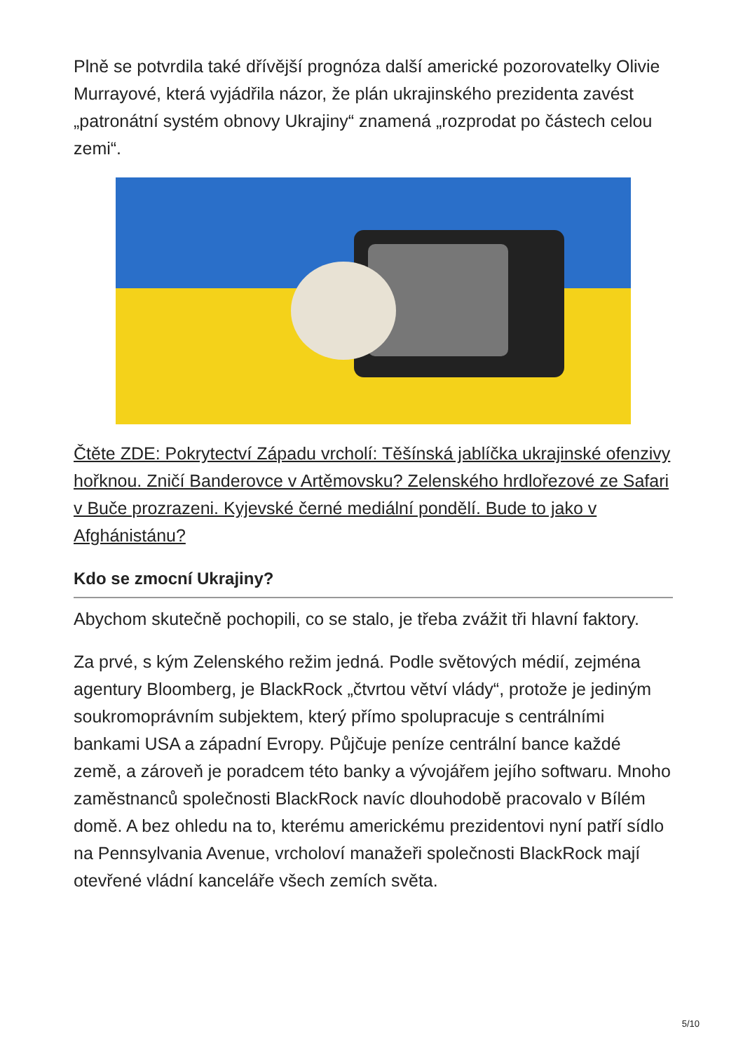Plně se potvrdila také dřívější prognóza další americké pozorovatelky Olivie Murrayové, která vyjádřila názor, že plán ukrajinského prezidenta zavést „patronátní systém obnovy Ukrajiny“ znamená „rozprodat po částech celou zemi“.
Čtěte ZDE: Pokrytectví Západu vrcholí: Těšínská jablíčka ukrajinské ofenzivy hořknou. Zničí Banderovce v Artěmovsku? Zelenského hrdlořezové ze Safari v Buče prozrazeni. Kyjevské černé mediální pondělí. Bude to jako v Afghánistánu?
Kdo se zmocní Ukrajiny?
Abychom skutečně pochopili, co se stalo, je třeba zvážit tři hlavní faktory.
Za prvé, s kým Zelenského režim jedná. Podle světových médií, zejména agentury Bloomberg, je BlackRock „čtvrtou větví vlády“, protože je jediným soukromoprávním subjektem, který přímo spolupracuje s centrálními bankami USA a západní Evropy. Půjčuje peníze centrální bance každé země, a zároveň je poradcem této banky a vývojářem jejího softwaru. Mnoho zaměstnanců společnosti BlackRock navíc dlouhodobě pracovalo v Bílém domě. A bez ohledu na to, kterému americkému prezidentovi nyní patří sídlo na Pennsylvania Avenue, vrcholoví manažeři společnosti BlackRock mají otevřené vládní kanceláře všech zemích světa.
5/10